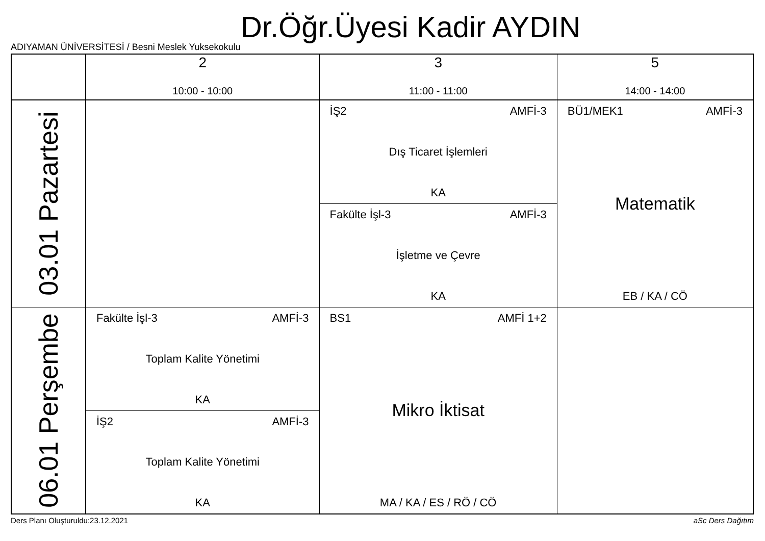Dr.Öğr.Üyesi Kadir AYDIN
ADIYAMAN ÜNİVERSİTESİ / Besni Meslek Yuksekokulu
| | 2 10:00 - 10:00 | 3 11:00 - 11:00 | 5 14:00 - 14:00 |
| --- | --- | --- | --- |
| 03.01 Pazartesi | | İŞ2 AMFİ-3 Dış Ticaret İşlemleri KA | BÜ1/MEK1 AMFİ-3 Matematik EB / KA / CÖ |
| | | Fakülte İşl-3 AMFİ-3 İşletme ve Çevre KA | |
| 06.01 Perşembe | Fakülte İşl-3 AMFİ-3 Toplam Kalite Yönetimi KA | BS1 AMFİ 1+2 Mikro İktisat MA / KA / ES / RÖ / CÖ | |
| | İŞ2 AMFİ-3 Toplam Kalite Yönetimi KA | | |
Ders Planı Oluşturuldu:23.12.2021
aSc Ders Dağıtım